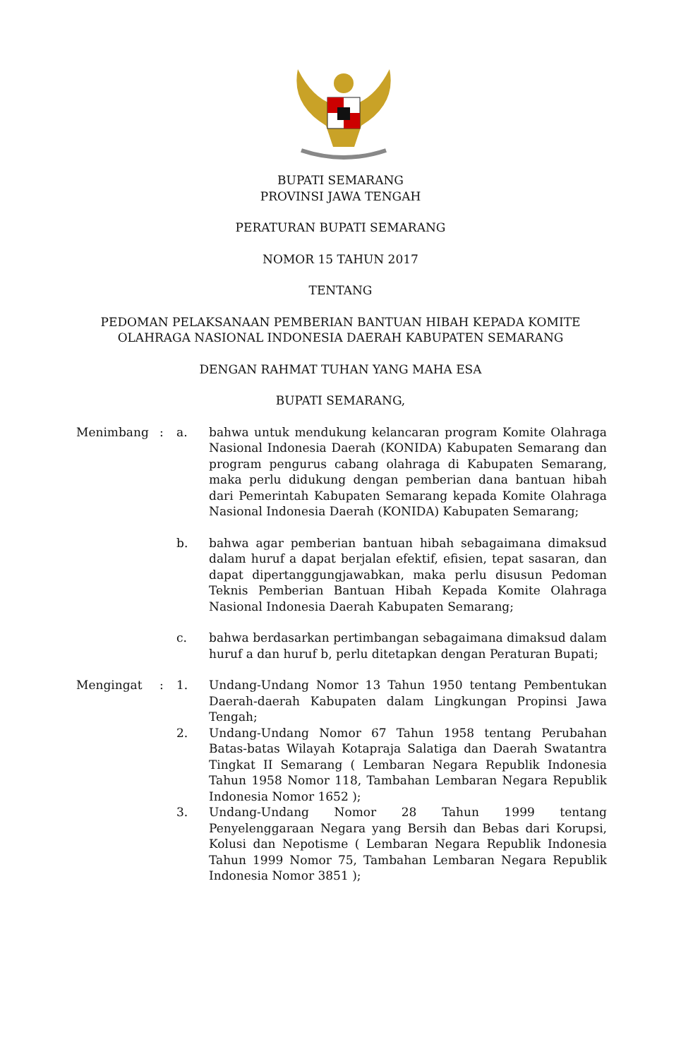BUPATI SEMARANG
PROVINSI JAWA TENGAH
PERATURAN BUPATI SEMARANG
NOMOR 15 TAHUN 2017
TENTANG
PEDOMAN PELAKSANAAN PEMBERIAN BANTUAN HIBAH KEPADA KOMITE
OLAHRAGA NASIONAL INDONESIA DAERAH KABUPATEN SEMARANG
DENGAN RAHMAT TUHAN YANG MAHA ESA
BUPATI SEMARANG,
| Menimbang | : | a. | bahwa untuk mendukung kelancaran program Komite Olahraga Nasional Indonesia Daerah (KONIDA) Kabupaten Semarang dan program pengurus cabang olahraga di Kabupaten Semarang, maka perlu didukung dengan pemberian dana bantuan hibah dari Pemerintah Kabupaten Semarang kepada Komite Olahraga Nasional Indonesia Daerah (KONIDA) Kabupaten Semarang; |
| | | b. | bahwa agar pemberian bantuan hibah sebagaimana dimaksud dalam huruf a dapat berjalan efektif, efisien, tepat sasaran, dan dapat dipertanggungjawabkan, maka perlu disusun Pedoman Teknis Pemberian Bantuan Hibah Kepada Komite Olahraga Nasional Indonesia Daerah Kabupaten Semarang; |
| | | c. | bahwa berdasarkan pertimbangan sebagaimana dimaksud dalam huruf a dan huruf b, perlu ditetapkan dengan Peraturan Bupati; |
| Mengingat | : | 1. | Undang-Undang Nomor 13 Tahun 1950 tentang Pembentukan Daerah-daerah Kabupaten dalam Lingkungan Propinsi Jawa Tengah; |
| | | 2. | Undang-Undang Nomor 67 Tahun 1958 tentang Perubahan Batas-batas Wilayah Kotapraja Salatiga dan Daerah Swatantra Tingkat II Semarang ( Lembaran Negara Republik Indonesia Tahun 1958 Nomor 118, Tambahan Lembaran Negara Republik Indonesia Nomor 1652 ); |
| | | 3. | Undang-Undang Nomor 28 Tahun 1999 tentang Penyelenggaraan Negara yang Bersih dan Bebas dari Korupsi, Kolusi dan Nepotisme ( Lembaran Negara Republik Indonesia Tahun 1999 Nomor 75, Tambahan Lembaran Negara Republik Indonesia Nomor 3851 ); |